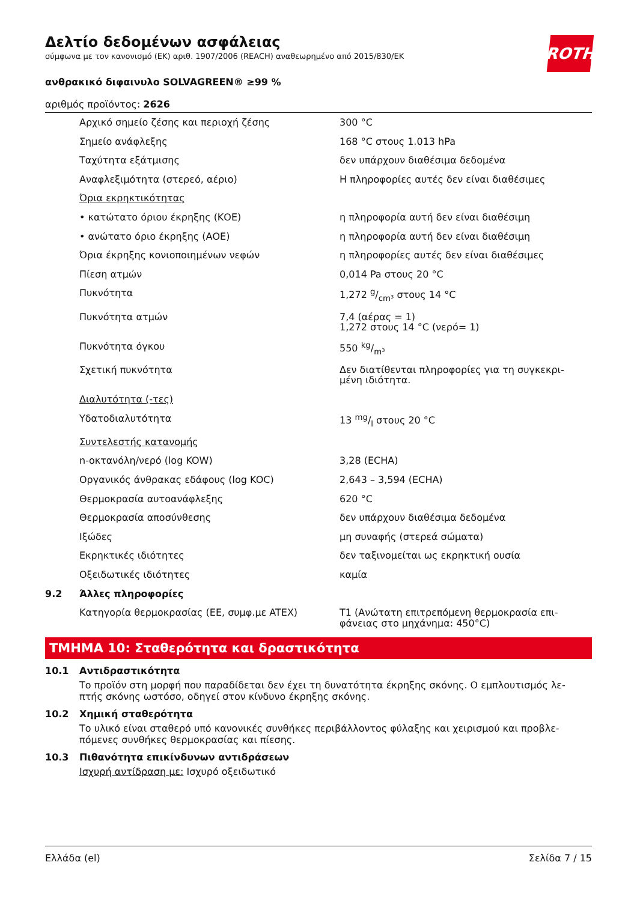Δελτίο δεδομένων ασφάλειας
σύμφωνα με τον κανονισμό (ΕΚ) αριθ. 1907/2006 (REACH) αναθεωρημένο από 2015/830/ΕΚ
ROTH
ανθρακικό διφαινυλο SOLVAGREEN® ≥99 %
αριθμός προϊόντος: 2626
| | Αρχικό σημείο ζέσης και περιοχή ζέσης | 300 °C |
| | Σημείο ανάφλεξης | 168 °C στους 1.013 hPa |
| | Ταχύτητα εξάτμισης | δεν υπάρχουν διαθέσιμα δεδομένα |
| | Αναφλεξιμότητα (στερεό, αέριο) | Η πληροφορίες αυτές δεν είναι διαθέσιμες |
| | Όρια εκρηκτικότητας | |
| | • κατώτατο όριου έκρηξης (ΚΟΕ) | η πληροφορία αυτή δεν είναι διαθέσιμη |
| | • ανώτατο όριο έκρηξης (ΑΟΕ) | η πληροφορία αυτή δεν είναι διαθέσιμη |
| | Όρια έκρηξης κονιοποιημένων νεφών | η πληροφορίες αυτές δεν είναι διαθέσιμες |
| | Πίεση ατμών | 0,014 Pa στους 20 °C |
| | Πυκνότητα | 1,272 g/cm³ στους 14 °C |
| | Πυκνότητα ατμών | 7,4 (αέρας = 1) 1,272 στους 14 °C (νερό= 1) |
| | Πυκνότητα όγκου | 550 kg/m³ |
| | Σχετική πυκνότητα | Δεν διατίθενται πληροφορίες για τη συγκεκρι- μένη ιδιότητα. |
| | Διαλυτότητα (-τες) | |
| | Υδατοδιαλυτότητα | 13 mg/l στους 20 °C |
| | Συντελεστής κατανομής | |
| | n-οκτανόλη/νερό (log KOW) | 3,28 (ECHA) |
| | Οργανικός άνθρακας εδάφους (log KOC) | 2,643 – 3,594 (ECHA) |
| | Θερμοκρασία αυτοανάφλεξης | 620 °C |
| | Θερμοκρασία αποσύνθεσης | δεν υπάρχουν διαθέσιμα δεδομένα |
| | Ιξώδες | μη συναφής (στερεά σώματα) |
| | Εκρηκτικές ιδιότητες | δεν ταξινομείται ως εκρηκτική ουσία |
| | Οξειδωτικές ιδιότητες | καμία |
| 9.2 | Άλλες πληροφορίες | |
| | Κατηγορία θερμοκρασίας (ΕΕ, συμφ.με ATEX) | T1 (Ανώτατη επιτρεπόμενη θερμοκρασία επι- φάνειας στο μηχάνημα: 450°C) |
ΤΜΗΜΑ 10: Σταθερότητα και δραστικότητα
10.1 Αντιδραστικότητα
Το προϊόν στη μορφή που παραδίδεται δεν έχει τη δυνατότητα έκρηξης σκόνης. Ο εμπλουτισμός λε-
πτής σκόνης ωστόσο, οδηγεί στον κίνδυνο έκρηξης σκόνης.
10.2 Χημική σταθερότητα
Το υλικό είναι σταθερό υπό κανονικές συνθήκες περιβάλλοντος φύλαξης και χειρισμού και προβλε-
πόμενες συνθήκες θερμοκρασίας και πίεσης.
10.3 Πιθανότητα επικίνδυνων αντιδράσεων
Ισχυρή αντίδραση με: Ισχυρό οξειδωτικό
Ελλάδα (el) Σελίδα 7 / 15